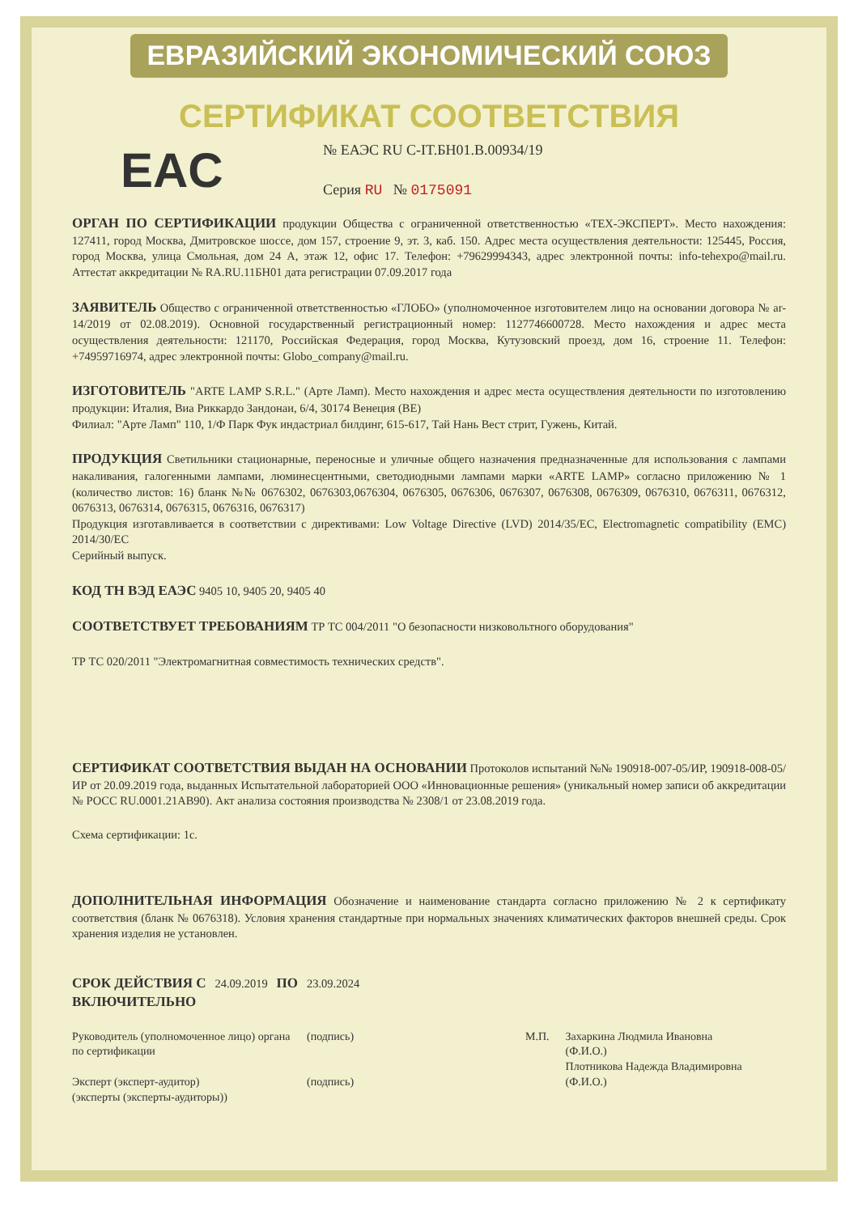ЕВРАЗИЙСКИЙ ЭКОНОМИЧЕСКИЙ СОЮЗ
СЕРТИФИКАТ СООТВЕТСТВИЯ
EAC
№ ЕАЭС RU С-IT.БН01.В.00934/19
Серия RU № 0175091
ОРГАН ПО СЕРТИФИКАЦИИ продукции Общества с ограниченной ответственностью «ТЕХ-ЭКСПЕРТ». Место нахождения: 127411, город Москва, Дмитровское шоссе, дом 157, строение 9, эт. 3, каб. 150. Адрес места осуществления деятельности: 125445, Россия, город Москва, улица Смольная, дом 24 А, этаж 12, офис 17. Телефон: +79629994343, адрес электронной почты: info-tehexpo@mail.ru. Аттестат аккредитации № RA.RU.11БН01 дата регистрации 07.09.2017 года
ЗАЯВИТЕЛЬ Общество с ограниченной ответственностью «ГЛОБО» (уполномоченное изготовителем лицо на основании договора № ar-14/2019 от 02.08.2019). Основной государственный регистрационный номер: 1127746600728. Место нахождения и адрес места осуществления деятельности: 121170, Российская Федерация, город Москва, Кутузовский проезд, дом 16, строение 11. Телефон: +74959716974, адрес электронной почты: Globo_company@mail.ru.
ИЗГОТОВИТЕЛЬ "ARTE LAMP S.R.L." (Арте Ламп). Место нахождения и адрес места осуществления деятельности по изготовлению продукции: Италия, Виа Риккардо Зандонаи, 6/4, 30174 Венеция (ВЕ)
Филиал: "Арте Ламп" 110, 1/Ф Парк Фук индастриал билдинг, 615-617, Тай Нань Вест стрит, Гужень, Китай.
ПРОДУКЦИЯ Светильники стационарные, переносные и уличные общего назначения предназначенные для использования с лампами накаливания, галогенными лампами, люминесцентными, светодиодными лампами марки «ARTE LAMP» согласно приложению № 1 (количество листов: 16) бланк №№ 0676302, 0676303,0676304, 0676305, 0676306, 0676307, 0676308, 0676309, 0676310, 0676311, 0676312, 0676313, 0676314, 0676315, 0676316, 0676317)
Продукция изготавливается в соответствии с директивами: Low Voltage Directive (LVD) 2014/35/EC, Electromagnetic compatibility (EMC) 2014/30/EC
Серийный выпуск.
КОД ТН ВЭД ЕАЭС 9405 10, 9405 20, 9405 40
СООТВЕТСТВУЕТ ТРЕБОВАНИЯМ ТР ТС 004/2011 "О безопасности низковольтного оборудования"
ТР ТС 020/2011 "Электромагнитная совместимость технических средств".
СЕРТИФИКАТ СООТВЕТСТВИЯ ВЫДАН НА ОСНОВАНИИ Протоколов испытаний №№ 190918-007-05/ИР, 190918-008-05/ИР от 20.09.2019 года, выданных Испытательной лабораторией ООО «Инновационные решения» (уникальный номер записи об аккредитации № РОСС RU.0001.21АВ90). Акт анализа состояния производства № 2308/1 от 23.08.2019 года.
Схема сертификации: 1с.
ДОПОЛНИТЕЛЬНАЯ ИНФОРМАЦИЯ Обозначение и наименование стандарта согласно приложению № 2 к сертификату соответствия (бланк № 0676318). Условия хранения стандартные при нормальных значениях климатических факторов внешней среды. Срок хранения изделия не установлен.
СРОК ДЕЙСТВИЯ С 24.09.2019 ПО 23.09.2024
ВКЛЮЧИТЕЛЬНО
Руководитель (уполномоченное лицо) органа по сертификации
Эксперт (эксперт-аудитор)
(эксперты (эксперты-аудиторы))
(подпись)
(подпись)
М.П. Захаркина Людмила Ивановна
(Ф.И.О.)
Плотникова Надежда Владимировна
(Ф.И.О.)